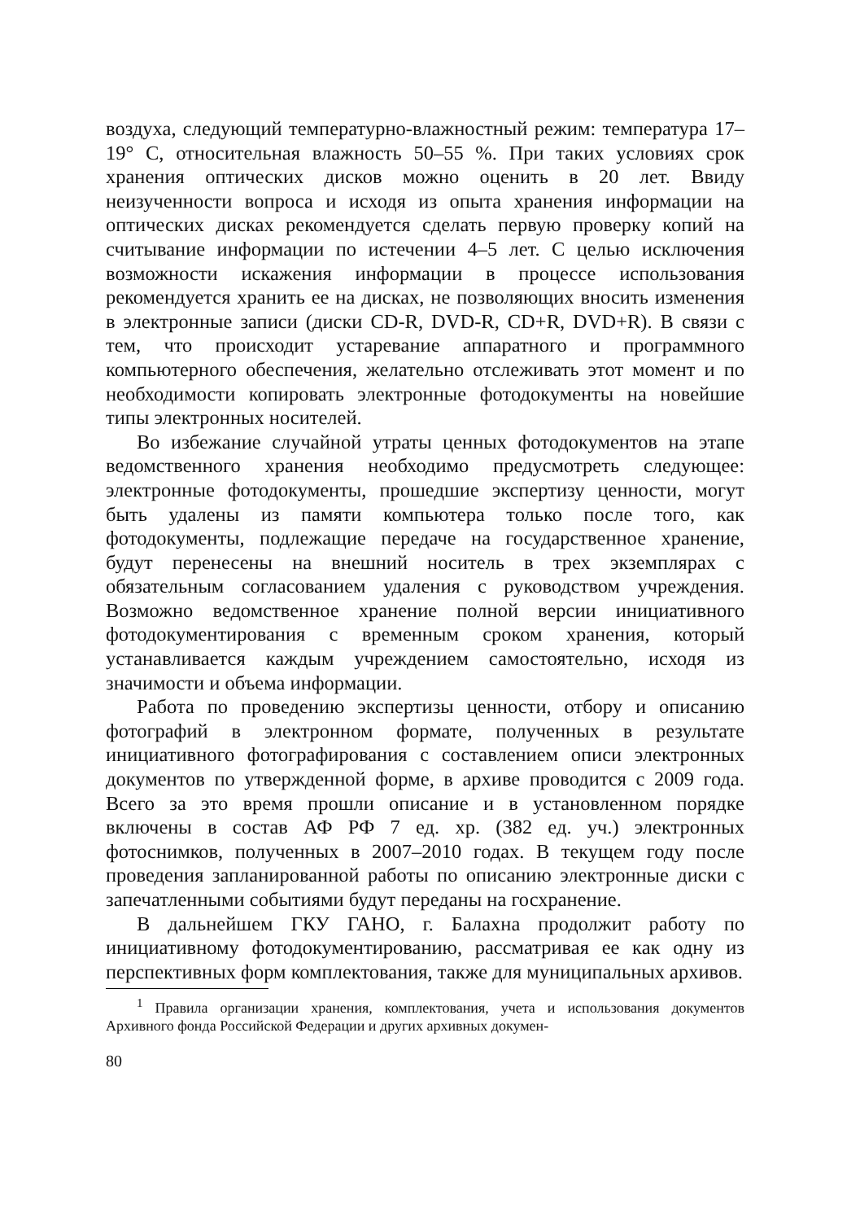воздуха, следующий температурно-влажностный режим: температура 17–19° С, относительная влажность 50–55 %. При таких условиях срок хранения оптических дисков можно оценить в 20 лет. Ввиду неизученности вопроса и исходя из опыта хранения информации на оптических дисках рекомендуется сделать первую проверку копий на считывание информации по истечении 4–5 лет. С целью исключения возможности искажения информации в процессе использования рекомендуется хранить ее на дисках, не позволяющих вносить изменения в электронные записи (диски CD-R, DVD-R, CD+R, DVD+R). В связи с тем, что происходит устаревание аппаратного и программного компьютерного обеспечения, желательно отслеживать этот момент и по необходимости копировать электронные фотодокументы на новейшие типы электронных носителей.
Во избежание случайной утраты ценных фотодокументов на этапе ведомственного хранения необходимо предусмотреть следующее: электронные фотодокументы, прошедшие экспертизу ценности, могут быть удалены из памяти компьютера только после того, как фотодокументы, подлежащие передаче на государственное хранение, будут перенесены на внешний носитель в трех экземплярах с обязательным согласованием удаления с руководством учреждения. Возможно ведомственное хранение полной версии инициативного фотодокументирования с временным сроком хранения, который устанавливается каждым учреждением самостоятельно, исходя из значимости и объема информации.
Работа по проведению экспертизы ценности, отбору и описанию фотографий в электронном формате, полученных в результате инициативного фотографирования с составлением описи электронных документов по утвержденной форме, в архиве проводится с 2009 года. Всего за это время прошли описание и в установленном порядке включены в состав АФ РФ 7 ед. хр. (382 ед. уч.) электронных фотоснимков, полученных в 2007–2010 годах. В текущем году после проведения запланированной работы по описанию электронные диски с запечатленными событиями будут переданы на госхранение.
В дальнейшем ГКУ ГАНО, г. Балахна продолжит работу по инициативному фотодокументированию, рассматривая ее как одну из перспективных форм комплектования, также для муниципальных архивов.
<sup>1</sup> Правила организации хранения, комплектования, учета и использования документов Архивного фонда Российской Федерации и других архивных докумен-
80